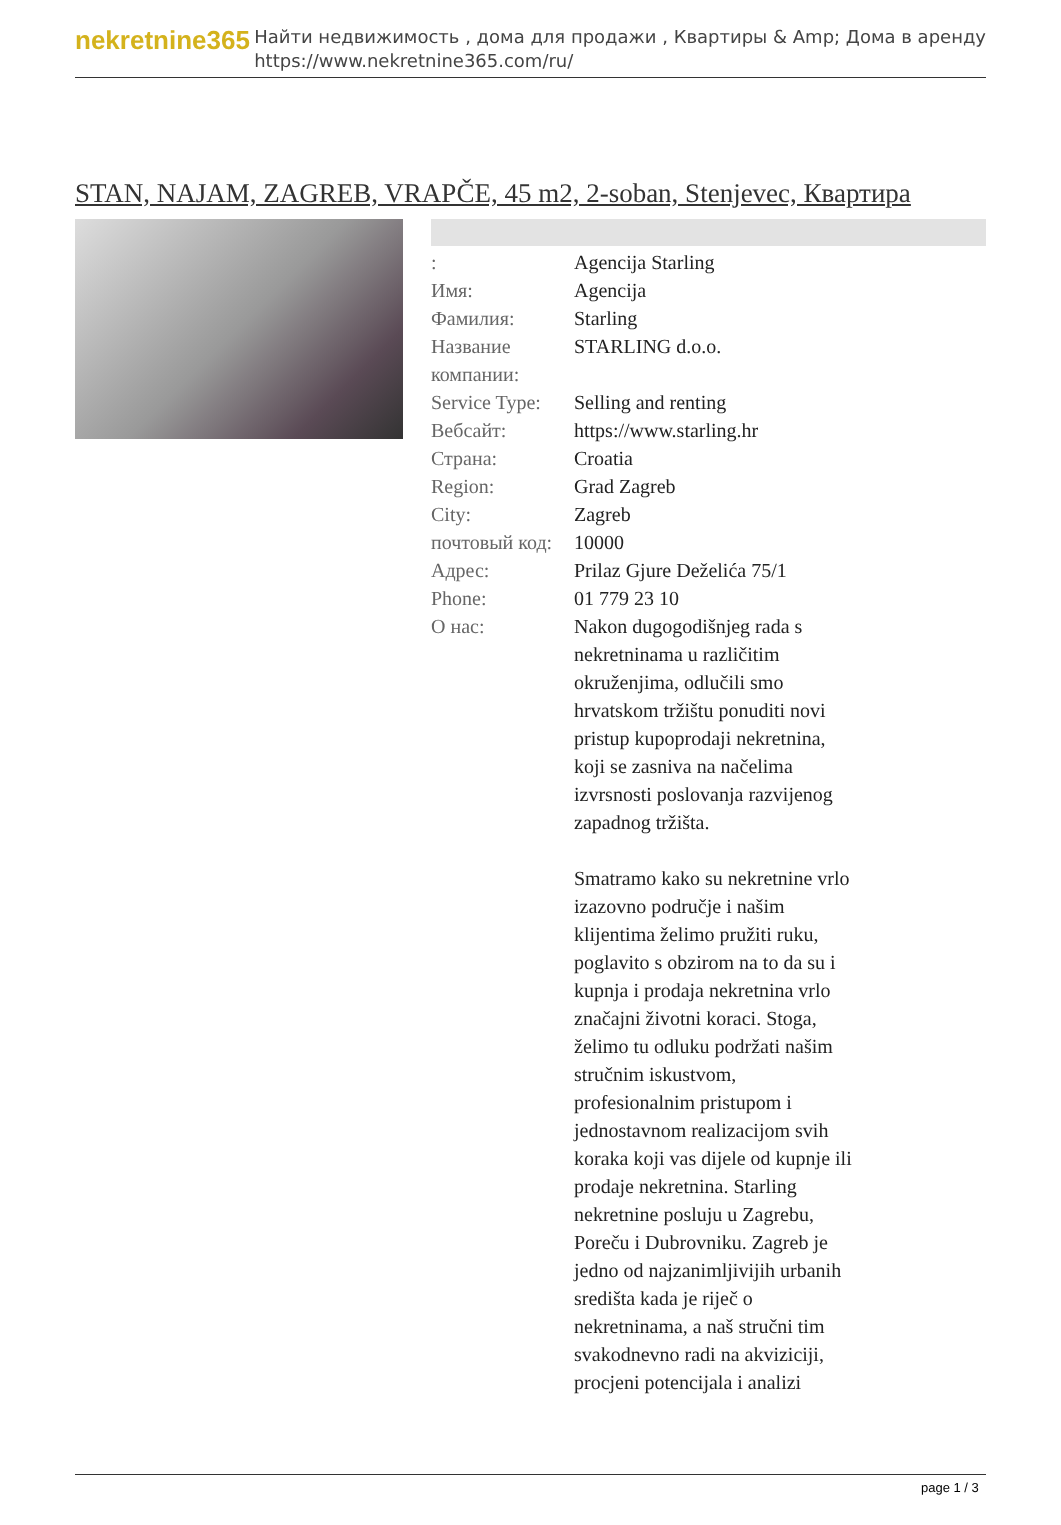nekretnine365
Найти недвижимость , дома для продажи , Квартиры & Amp; Дома в аренду
https://www.nekretnine365.com/ru/
STAN, NAJAM, ZAGREB, VRAPČE, 45 m2, 2-soban, Stenjevec, Квартира
| : | Agencija Starling |
| Имя: | Agencija |
| Фамилия: | Starling |
| Название компании: | STARLING d.o.o. |
| Service Type: | Selling and renting |
| Вебсайт: | https://www.starling.hr |
| Страна: | Croatia |
| Region: | Grad Zagreb |
| City: | Zagreb |
| почтовый код: | 10000 |
| Адрес: | Prilaz Gjure Deželića 75/1 |
| Phone: | 01 779 23 10 |
| О нас: | Nakon dugogodišnjeg rada s nekretninama u različitim okruženjima, odlučili smo hrvatskom tržištu ponuditi novi pristup kupoprodaji nekretnina, koji se zasniva na načelima izvrsnosti poslovanja razvijenog zapadnog tržišta. Smatramo kako su nekretnine vrlo izazovno područje i našim klijentima želimo pružiti ruku, poglavito s obzirom na to da su i kupnja i prodaja nekretnina vrlo značajni životni koraci. Stoga, želimo tu odluku podržati našim stručnim iskustvom, profesionalnim pristupom i jednostavnom realizacijom svih koraka koji vas dijele od kupnje ili prodaje nekretnina. Starling nekretnine posluju u Zagrebu, Poreču i Dubrovniku. Zagreb je jedno od najzanimljivijih urbanih središta kada je riječ o nekretninama, a naš stručni tim svakodnevno radi na akviziciji, procjeni potencijala i analizi |
page 1 / 3